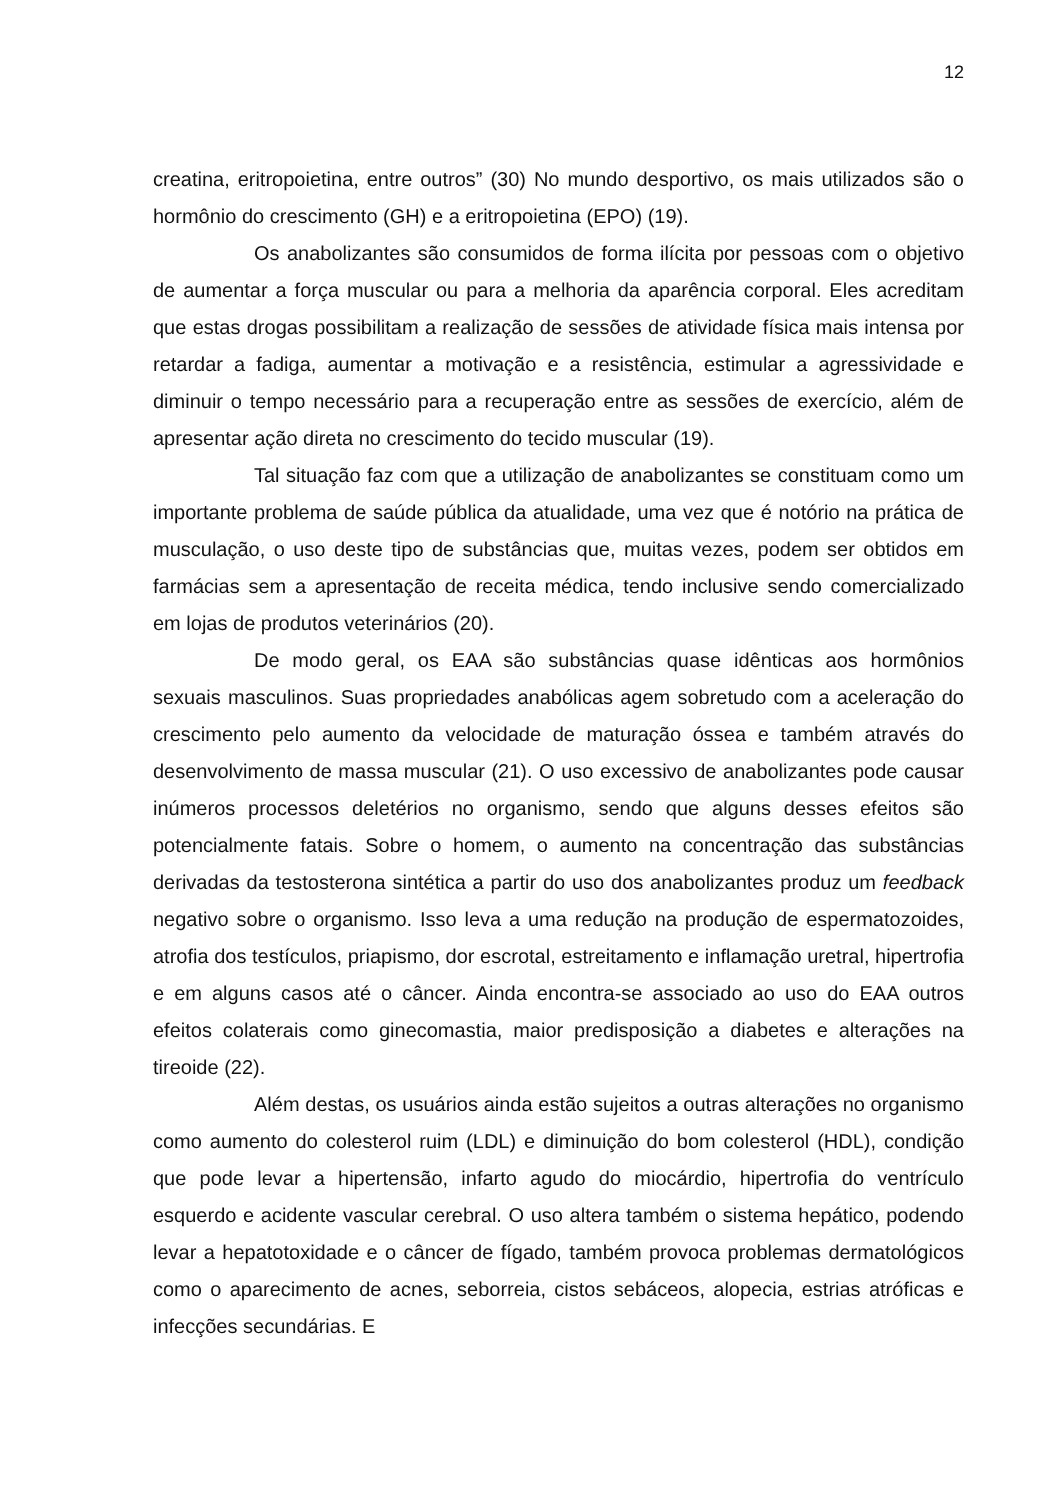12
creatina, eritropoietina, entre outros” (30) No mundo desportivo, os mais utilizados são o hormônio do crescimento (GH) e a eritropoietina (EPO) (19).
Os anabolizantes são consumidos de forma ilícita por pessoas com o objetivo de aumentar a força muscular ou para a melhoria da aparência corporal. Eles acreditam que estas drogas possibilitam a realização de sessões de atividade física mais intensa por retardar a fadiga, aumentar a motivação e a resistência, estimular a agressividade e diminuir o tempo necessário para a recuperação entre as sessões de exercício, além de apresentar ação direta no crescimento do tecido muscular (19).
Tal situação faz com que a utilização de anabolizantes se constituam como um importante problema de saúde pública da atualidade, uma vez que é notório na prática de musculação, o uso deste tipo de substâncias que, muitas vezes, podem ser obtidos em farmácias sem a apresentação de receita médica, tendo inclusive sendo comercializado em lojas de produtos veterinários (20).
De modo geral, os EAA são substâncias quase idênticas aos hormônios sexuais masculinos. Suas propriedades anabólicas agem sobretudo com a aceleração do crescimento pelo aumento da velocidade de maturação óssea e também através do desenvolvimento de massa muscular (21). O uso excessivo de anabolizantes pode causar inúmeros processos deletérios no organismo, sendo que alguns desses efeitos são potencialmente fatais. Sobre o homem, o aumento na concentração das substâncias derivadas da testosterona sintética a partir do uso dos anabolizantes produz um feedback negativo sobre o organismo. Isso leva a uma redução na produção de espermatozoides, atrofia dos testículos, priapismo, dor escrotal, estreitamento e inflamação uretral, hipertrofia e em alguns casos até o câncer. Ainda encontra-se associado ao uso do EAA outros efeitos colaterais como ginecomastia, maior predisposição a diabetes e alterações na tireoide (22).
Além destas, os usuários ainda estão sujeitos a outras alterações no organismo como aumento do colesterol ruim (LDL) e diminuição do bom colesterol (HDL), condição que pode levar a hipertensão, infarto agudo do miocárdio, hipertrofia do ventrículo esquerdo e acidente vascular cerebral. O uso altera também o sistema hepático, podendo levar a hepatotoxidade e o câncer de fígado, também provoca problemas dermatológicos como o aparecimento de acnes, seborreia, cistos sebáceos, alopecia, estrias atróficas e infecções secundárias. E